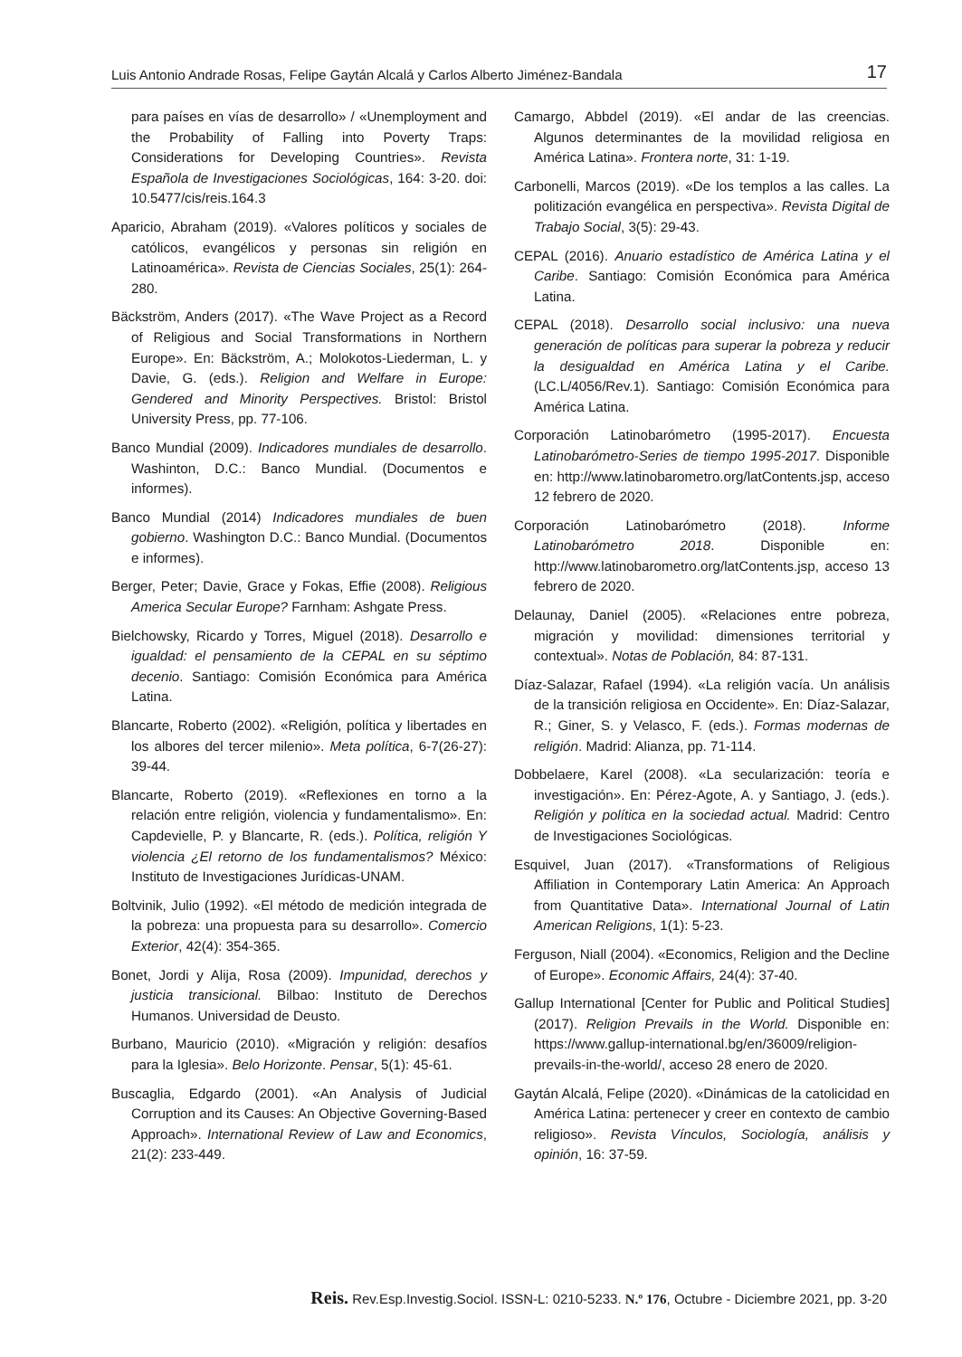Luis Antonio Andrade Rosas, Felipe Gaytán Alcalá y Carlos Alberto Jiménez-Bandala 17
para países en vías de desarrollo» / «Unemployment and the Probability of Falling into Poverty Traps: Considerations for Developing Countries». Revista Española de Investigaciones Sociológicas, 164: 3-20. doi: 10.5477/cis/reis.164.3
Aparicio, Abraham (2019). «Valores políticos y sociales de católicos, evangélicos y personas sin religión en Latinoamérica». Revista de Ciencias Sociales, 25(1): 264-280.
Bäckström, Anders (2017). «The Wave Project as a Record of Religious and Social Transformations in Northern Europe». En: Bäckström, A.; Molokotos-Liederman, L. y Davie, G. (eds.). Religion and Welfare in Europe: Gendered and Minority Perspectives. Bristol: Bristol University Press, pp. 77-106.
Banco Mundial (2009). Indicadores mundiales de desarrollo. Washinton, D.C.: Banco Mundial. (Documentos e informes).
Banco Mundial (2014) Indicadores mundiales de buen gobierno. Washington D.C.: Banco Mundial. (Documentos e informes).
Berger, Peter; Davie, Grace y Fokas, Effie (2008). Religious America Secular Europe? Farnham: Ashgate Press.
Bielchowsky, Ricardo y Torres, Miguel (2018). Desarrollo e igualdad: el pensamiento de la CEPAL en su séptimo decenio. Santiago: Comisión Económica para América Latina.
Blancarte, Roberto (2002). «Religión, política y libertades en los albores del tercer milenio». Meta política, 6-7(26-27): 39-44.
Blancarte, Roberto (2019). «Reflexiones en torno a la relación entre religión, violencia y fundamentalismo». En: Capdevielle, P. y Blancarte, R. (eds.). Política, religión Y violencia ¿El retorno de los fundamentalismos? México: Instituto de Investigaciones Jurídicas-UNAM.
Boltvinik, Julio (1992). «El método de medición integrada de la pobreza: una propuesta para su desarrollo». Comercio Exterior, 42(4): 354-365.
Bonet, Jordi y Alija, Rosa (2009). Impunidad, derechos y justicia transicional. Bilbao: Instituto de Derechos Humanos. Universidad de Deusto.
Burbano, Mauricio (2010). «Migración y religión: desafíos para la Iglesia». Belo Horizonte. Pensar, 5(1): 45-61.
Buscaglia, Edgardo (2001). «An Analysis of Judicial Corruption and its Causes: An Objective Governing-Based Approach». International Review of Law and Economics, 21(2): 233-449.
Camargo, Abbdel (2019). «El andar de las creencias. Algunos determinantes de la movilidad religiosa en América Latina». Frontera norte, 31: 1-19.
Carbonelli, Marcos (2019). «De los templos a las calles. La politización evangélica en perspectiva». Revista Digital de Trabajo Social, 3(5): 29-43.
CEPAL (2016). Anuario estadístico de América Latina y el Caribe. Santiago: Comisión Económica para América Latina.
CEPAL (2018). Desarrollo social inclusivo: una nueva generación de políticas para superar la pobreza y reducir la desigualdad en América Latina y el Caribe. (LC.L/4056/Rev.1). Santiago: Comisión Económica para América Latina.
Corporación Latinobarómetro (1995-2017). Encuesta Latinobarómetro-Series de tiempo 1995-2017. Disponible en: http://www.latinobarometro.org/latContents.jsp, acceso 12 febrero de 2020.
Corporación Latinobarómetro (2018). Informe Latinobarómetro 2018. Disponible en: http://www.latinobarometro.org/latContents.jsp, acceso 13 febrero de 2020.
Delaunay, Daniel (2005). «Relaciones entre pobreza, migración y movilidad: dimensiones territorial y contextual». Notas de Población, 84: 87-131.
Díaz-Salazar, Rafael (1994). «La religión vacía. Un análisis de la transición religiosa en Occidente». En: Díaz-Salazar, R.; Giner, S. y Velasco, F. (eds.). Formas modernas de religión. Madrid: Alianza, pp. 71-114.
Dobbelaere, Karel (2008). «La secularización: teoría e investigación». En: Pérez-Agote, A. y Santiago, J. (eds.). Religión y política en la sociedad actual. Madrid: Centro de Investigaciones Sociológicas.
Esquivel, Juan (2017). «Transformations of Religious Affiliation in Contemporary Latin America: An Approach from Quantitative Data». International Journal of Latin American Religions, 1(1): 5-23.
Ferguson, Niall (2004). «Economics, Religion and the Decline of Europe». Economic Affairs, 24(4): 37-40.
Gallup International [Center for Public and Political Studies] (2017). Religion Prevails in the World. Disponible en: https://www.gallup-international.bg/en/36009/religion-prevails-in-the-world/, acceso 28 enero de 2020.
Gaytán Alcalá, Felipe (2020). «Dinámicas de la catolicidad en América Latina: pertenecer y creer en contexto de cambio religioso». Revista Vínculos, Sociología, análisis y opinión, 16: 37-59.
Reis. Rev.Esp.Investig.Sociol. ISSN-L: 0210-5233. N.º 176, Octubre - Diciembre 2021, pp. 3-20